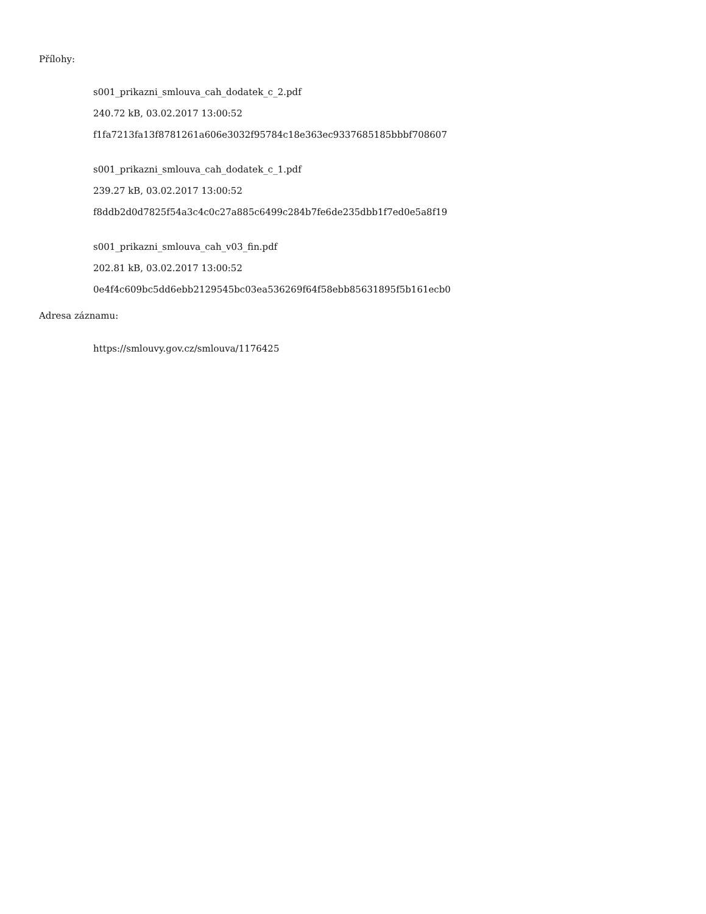Přílohy:
s001_prikazni_smlouva_cah_dodatek_c_2.pdf
240.72 kB, 03.02.2017 13:00:52
f1fa7213fa13f8781261a606e3032f95784c18e363ec9337685185bbbf708607
s001_prikazni_smlouva_cah_dodatek_c_1.pdf
239.27 kB, 03.02.2017 13:00:52
f8ddb2d0d7825f54a3c4c0c27a885c6499c284b7fe6de235dbb1f7ed0e5a8f19
s001_prikazni_smlouva_cah_v03_fin.pdf
202.81 kB, 03.02.2017 13:00:52
0e4f4c609bc5dd6ebb2129545bc03ea536269f64f58ebb85631895f5b161ecb0
Adresa záznamu:
https://smlouvy.gov.cz/smlouva/1176425